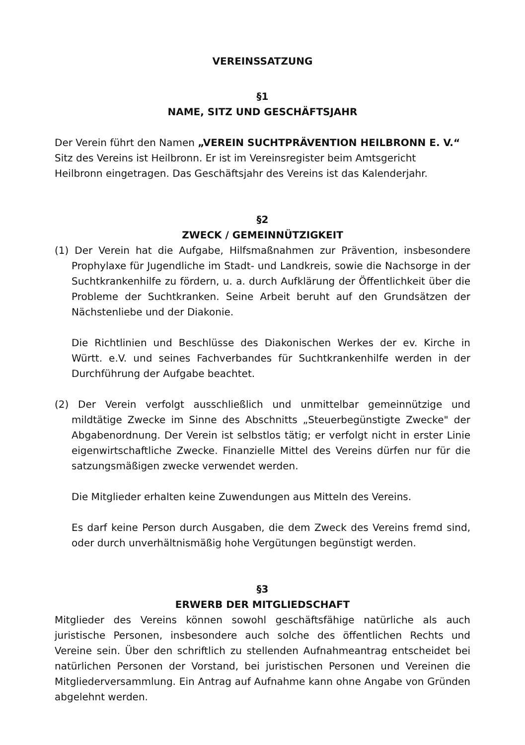VEREINSSATZUNG
§1
NAME, SITZ UND GESCHÄFTSJAHR
Der Verein führt den Namen „VEREIN SUCHTPRÄVENTION HEILBRONN E. V.“
Sitz des Vereins ist Heilbronn. Er ist im Vereinsregister beim Amtsgericht
Heilbronn eingetragen. Das Geschäftsjahr des Vereins ist das Kalenderjahr.
§2
ZWECK / GEMEINNÜTZIGKEIT
(1) Der Verein hat die Aufgabe, Hilfsmaßnahmen zur Prävention, insbesondere Prophylaxe für Jugendliche im Stadt- und Landkreis, sowie die Nachsorge in der Suchtkrankenhilfe zu fördern, u. a. durch Aufklärung der Öffentlichkeit über die Probleme der Suchtkranken. Seine Arbeit beruht auf den Grundsätzen der Nächstenliebe und der Diakonie.
Die Richtlinien und Beschlüsse des Diakonischen Werkes der ev. Kirche in Württ. e.V. und seines Fachverbandes für Suchtkrankenhilfe werden in der Durchführung der Aufgabe beachtet.
(2) Der Verein verfolgt ausschließlich und unmittelbar gemeinnützige und mildtätige Zwecke im Sinne des Abschnitts „Steuerbegünstigte Zwecke" der Abgabenordnung. Der Verein ist selbstlos tätig; er verfolgt nicht in erster Linie eigenwirtschaftliche Zwecke. Finanzielle Mittel des Vereins dürfen nur für die satzungsmäßigen zwecke verwendet werden.
Die Mitglieder erhalten keine Zuwendungen aus Mitteln des Vereins.
Es darf keine Person durch Ausgaben, die dem Zweck des Vereins fremd sind, oder durch unverhältnismäßig hohe Vergütungen begünstigt werden.
§3
ERWERB DER MITGLIEDSCHAFT
Mitglieder des Vereins können sowohl geschäftsfähige natürliche als auch juristische Personen, insbesondere auch solche des öffentlichen Rechts und Vereine sein. Über den schriftlich zu stellenden Aufnahmeantrag entscheidet bei natürlichen Personen der Vorstand, bei juristischen Personen und Vereinen die Mitgliederversammlung. Ein Antrag auf Aufnahme kann ohne Angabe von Gründen abgelehnt werden.